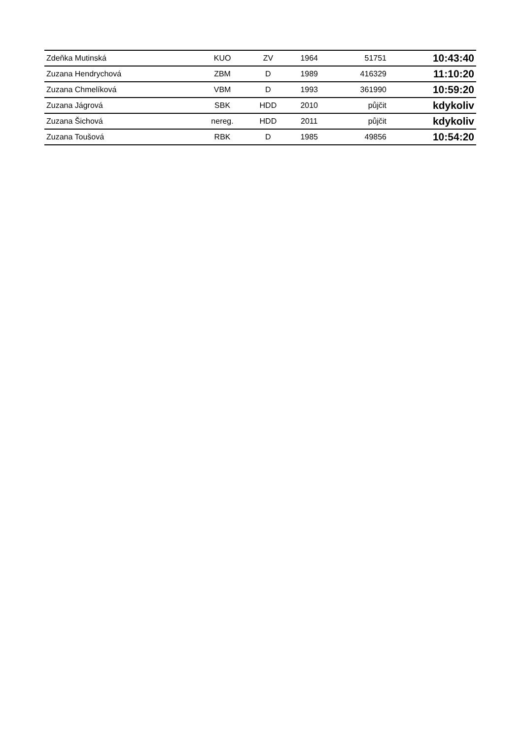| Zdeňka Mutinská | KUO | ZV | 1964 | 51751 | 10:43:40 |
| Zuzana Hendrychová | ZBM | D | 1989 | 416329 | 11:10:20 |
| Zuzana Chmelíková | VBM | D | 1993 | 361990 | 10:59:20 |
| Zuzana Jágrová | SBK | HDD | 2010 | půjčit | kdykoliv |
| Zuzana Šichová | nereg. | HDD | 2011 | půjčit | kdykoliv |
| Zuzana Toušová | RBK | D | 1985 | 49856 | 10:54:20 |